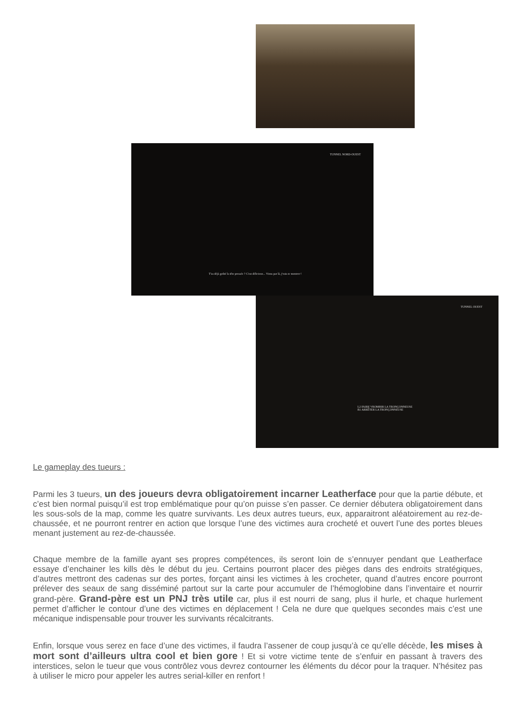TUNNEL NORD-OUEST
T'as déjà goûté la tête pressée ? C'est délicieux... Viens par là, j'vais te montrer !
TUNNEL OUEST
L2 FAIRE VROMBIR LA TRONÇONNEUSE
B1 ARRÊTER LA TRONÇONNEUSE
Le gameplay des tueurs :
Parmi les 3 tueurs, un des joueurs devra obligatoirement incarner Leatherface pour que la partie débute, et c’est bien normal puisqu’il est trop emblématique pour qu’on puisse s’en passer. Ce dernier débutera obligatoirement dans les sous-sols de la map, comme les quatre survivants. Les deux autres tueurs, eux, apparaitront aléatoirement au rez-de-chaussée, et ne pourront rentrer en action que lorsque l’une des victimes aura crocheté et ouvert l’une des portes bleues menant justement au rez-de-chaussée.
Chaque membre de la famille ayant ses propres compétences, ils seront loin de s’ennuyer pendant que Leatherface essaye d’enchainer les kills dès le début du jeu. Certains pourront placer des pièges dans des endroits stratégiques, d’autres mettront des cadenas sur des portes, forçant ainsi les victimes à les crocheter, quand d’autres encore pourront prélever des seaux de sang disséminé partout sur la carte pour accumuler de l’hémoglobine dans l’inventaire et nourrir grand-père. Grand-père est un PNJ très utile car, plus il est nourri de sang, plus il hurle, et chaque hurlement permet d’afficher le contour d’une des victimes en déplacement ! Cela ne dure que quelques secondes mais c’est une mécanique indispensable pour trouver les survivants récalcitrants.
Enfin, lorsque vous serez en face d’une des victimes, il faudra l’assener de coup jusqu’à ce qu’elle décède, les mises à mort sont d’ailleurs ultra cool et bien gore ! Et si votre victime tente de s’enfuir en passant à travers des interstices, selon le tueur que vous contrôlez vous devrez contourner les éléments du décor pour la traquer. N’hésitez pas à utiliser le micro pour appeler les autres serial-killer en renfort !